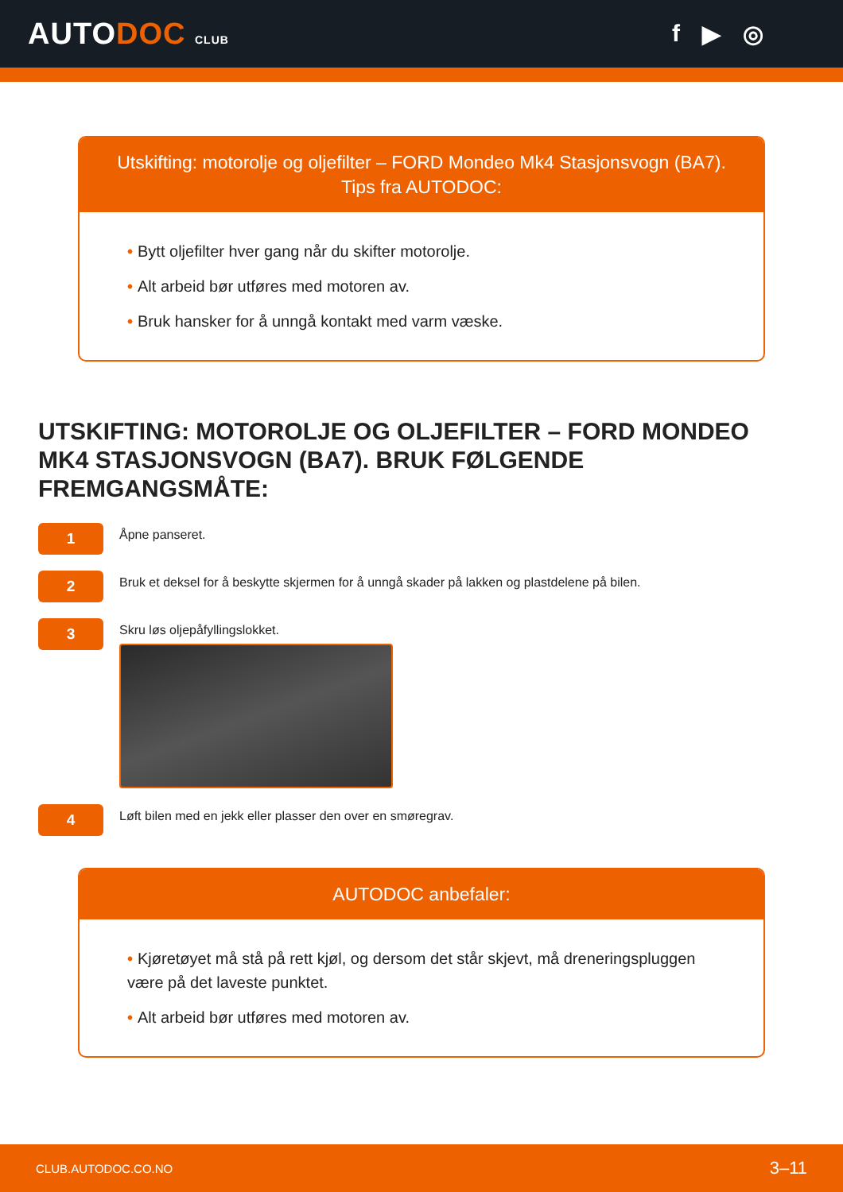AUTODOC CLUB
f ▶ ◎
Utskifting: motorolje og oljefilter – FORD Mondeo Mk4 Stasjonsvogn (BA7).
Tips fra AUTODOC:
• Bytt oljefilter hver gang når du skifter motorolje.
• Alt arbeid bør utføres med motoren av.
• Bruk hansker for å unngå kontakt med varm væske.
UTSKIFTING: MOTOROLJE OG OLJEFILTER – FORD MONDEO MK4 STASJONSVOGN (BA7). BRUK FØLGENDE FREMGANGSMÅTE:
1
Åpne panseret.
2
Bruk et deksel for å beskytte skjermen for å unngå skader på lakken og plastdelene på bilen.
3
Skru løs oljepåfyllingslokket.
4
Løft bilen med en jekk eller plasser den over en smøregrav.
AUTODOC anbefaler:
• Kjøretøyet må stå på rett kjøl, og dersom det står skjevt, må dreneringspluggen være på det laveste punktet.
• Alt arbeid bør utføres med motoren av.
CLUB.AUTODOC.CO.NO 3–11